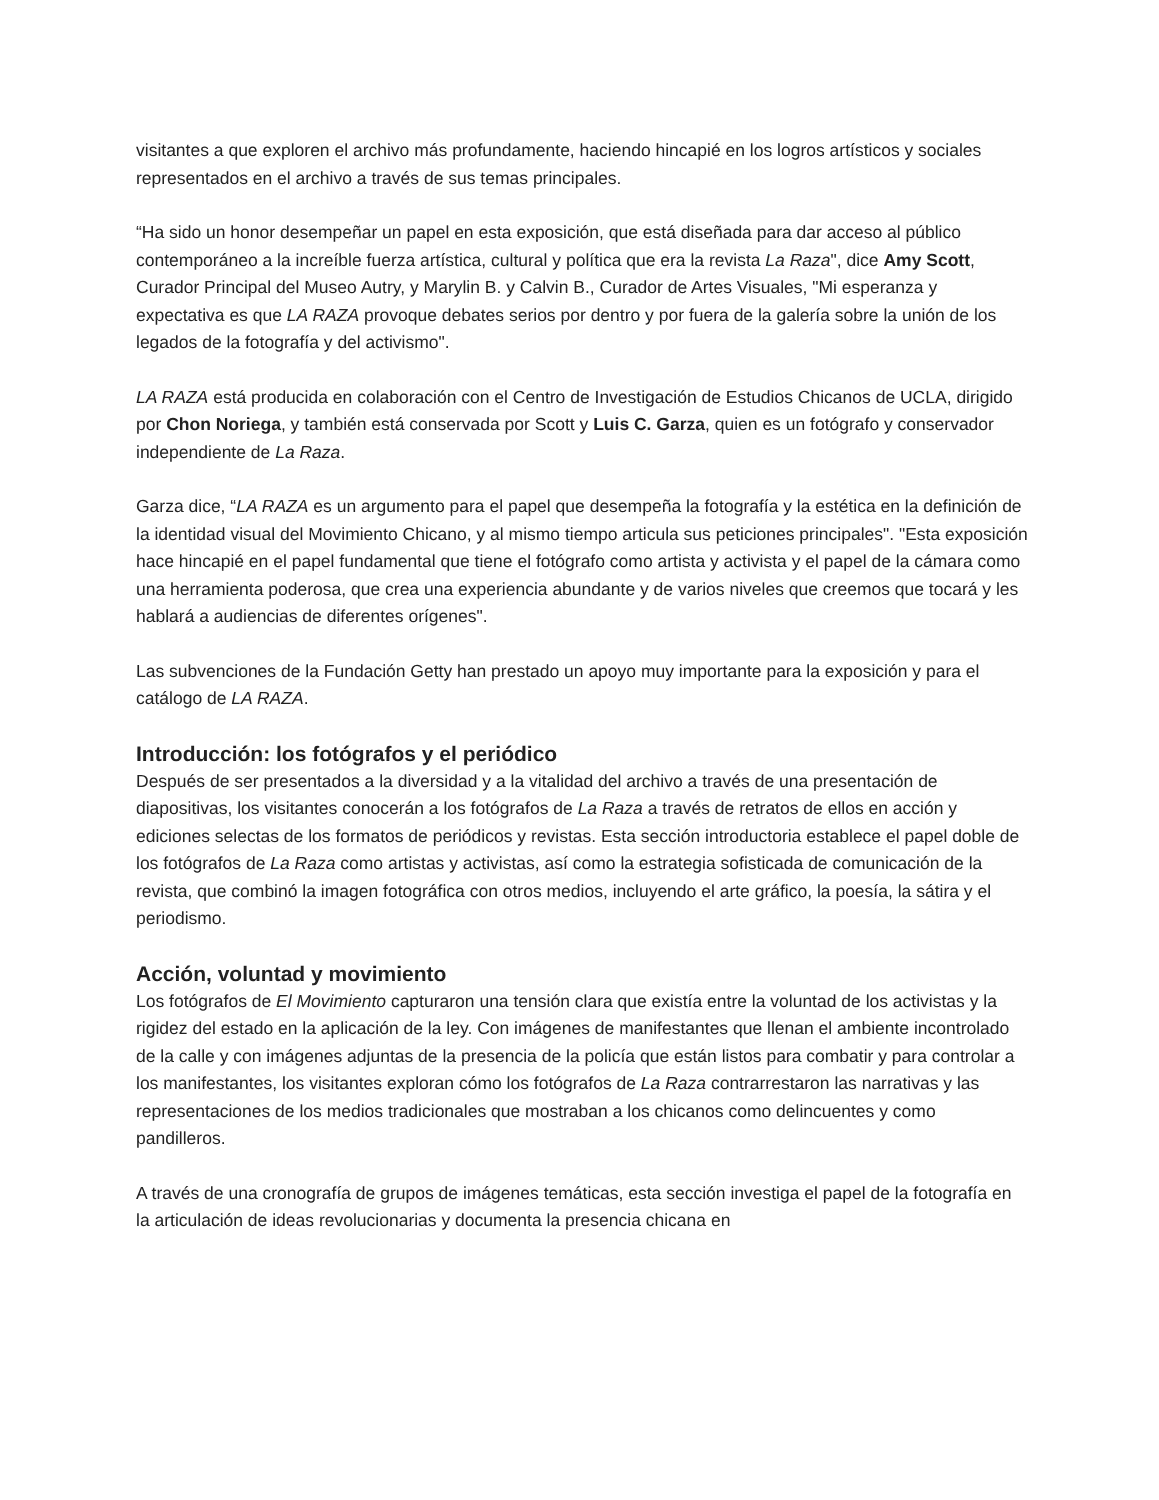visitantes a que exploren el archivo más profundamente, haciendo hincapié en los logros artísticos y sociales representados en el archivo a través de sus temas principales.
“Ha sido un honor desempeñar un papel en esta exposición, que está diseñada para dar acceso al público contemporáneo a la increíble fuerza artística, cultural y política que era la revista La Raza", dice Amy Scott, Curador Principal del Museo Autry, y Marylin B. y Calvin B., Curador de Artes Visuales, "Mi esperanza y expectativa es que LA RAZA provoque debates serios por dentro y por fuera de la galería sobre la unión de los legados de la fotografía y del activismo".
LA RAZA está producida en colaboración con el Centro de Investigación de Estudios Chicanos de UCLA, dirigido por Chon Noriega, y también está conservada por Scott y Luis C. Garza, quien es un fotógrafo y conservador independiente de La Raza.
Garza dice, “LA RAZA es un argumento para el papel que desempeña la fotografía y la estética en la definición de la identidad visual del Movimiento Chicano, y al mismo tiempo articula sus peticiones principales". "Esta exposición hace hincapié en el papel fundamental que tiene el fotógrafo como artista y activista y el papel de la cámara como una herramienta poderosa, que crea una experiencia abundante y de varios niveles que creemos que tocará y les hablará a audiencias de diferentes orígenes".
Las subvenciones de la Fundación Getty han prestado un apoyo muy importante para la exposición y para el catálogo de LA RAZA.
Introducción: los fotógrafos y el periódico
Después de ser presentados a la diversidad y a la vitalidad del archivo a través de una presentación de diapositivas, los visitantes conocerán a los fotógrafos de La Raza a través de retratos de ellos en acción y ediciones selectas de los formatos de periódicos y revistas. Esta sección introductoria establece el papel doble de los fotógrafos de La Raza como artistas y activistas, así como la estrategia sofisticada de comunicación de la revista, que combinó la imagen fotográfica con otros medios, incluyendo el arte gráfico, la poesía, la sátira y el periodismo.
Acción, voluntad y movimiento
Los fotógrafos de El Movimiento capturaron una tensión clara que existía entre la voluntad de los activistas y la rigidez del estado en la aplicación de la ley. Con imágenes de manifestantes que llenan el ambiente incontrolado de la calle y con imágenes adjuntas de la presencia de la policía que están listos para combatir y para controlar a los manifestantes, los visitantes exploran cómo los fotógrafos de La Raza contrarrestaron las narrativas y las representaciones de los medios tradicionales que mostraban a los chicanos como delincuentes y como pandilleros.
A través de una cronografía de grupos de imágenes temáticas, esta sección investiga el papel de la fotografía en la articulación de ideas revolucionarias y documenta la presencia chicana en